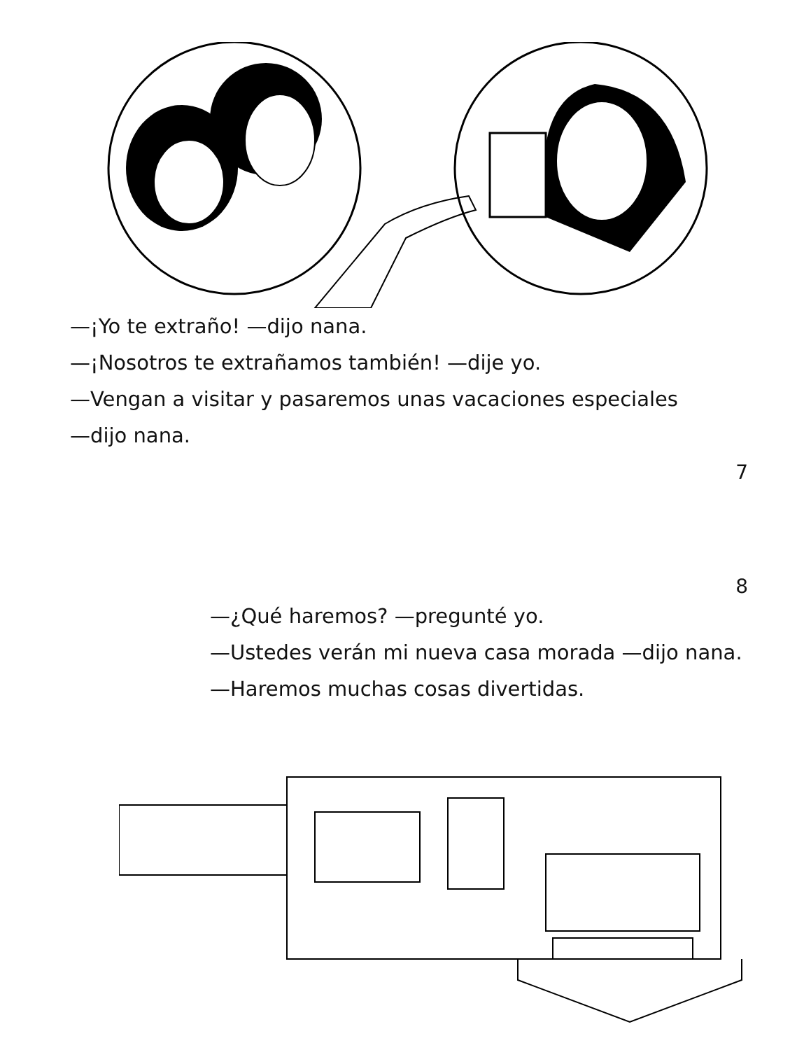—¡Yo te extraño! —dijo nana.
—¡Nosotros te extrañamos también! —dije yo.
—Vengan a visitar y pasaremos unas vacaciones especiales
—dijo nana.
7
8
—¿Qué haremos? —pregunté yo.
—Ustedes verán mi nueva casa morada —dijo nana.
—Haremos muchas cosas divertidas.